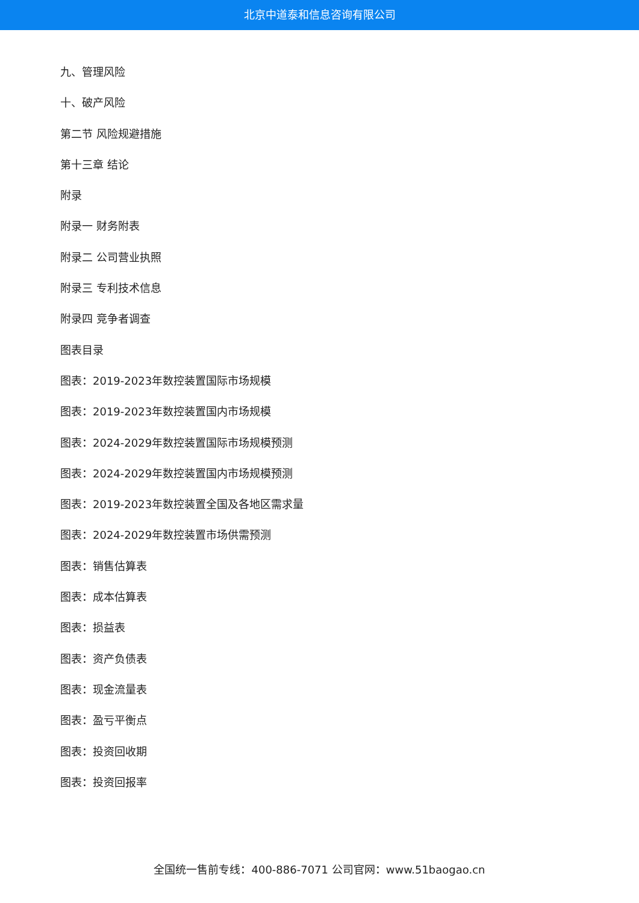北京中道泰和信息咨询有限公司
九、管理风险
十、破产风险
第二节 风险规避措施
第十三章 结论
附录
附录一 财务附表
附录二 公司营业执照
附录三 专利技术信息
附录四 竞争者调查
图表目录
图表：2019-2023年数控装置国际市场规模
图表：2019-2023年数控装置国内市场规模
图表：2024-2029年数控装置国际市场规模预测
图表：2024-2029年数控装置国内市场规模预测
图表：2019-2023年数控装置全国及各地区需求量
图表：2024-2029年数控装置市场供需预测
图表：销售估算表
图表：成本估算表
图表：损益表
图表：资产负债表
图表：现金流量表
图表：盈亏平衡点
图表：投资回收期
图表：投资回报率
全国统一售前专线：400-886-7071 公司官网：www.51baogao.cn